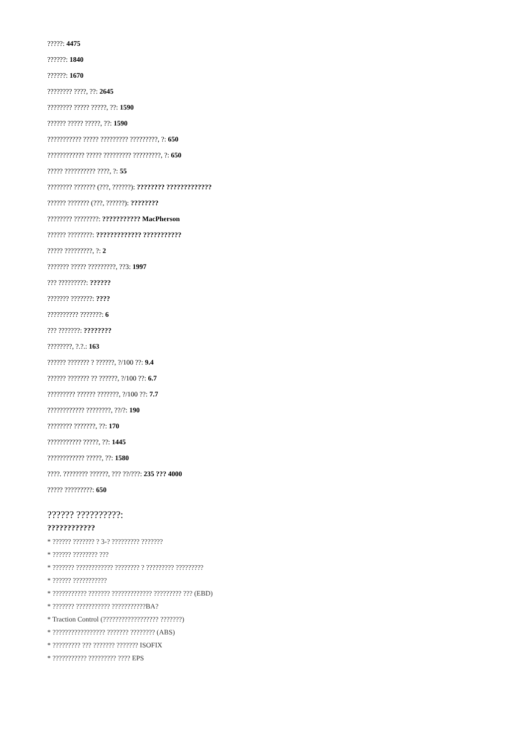?????: 4475
??????: 1840
??????: 1670
???????? ????, ??: 2645
???????? ????? ?????, ??: 1590
?????? ????? ?????, ??: 1590
??????????? ????? ????????? ?????????, ?: 650
???????????? ????? ????????? ?????????, ?: 650
????? ?????????? ????, ?: 55
???????? ??????? (???, ??????): ???????? ?????????????
?????? ??????? (???, ??????): ????????
???????? ????????: ??????????? MacPherson
?????? ????????: ????????????? ???????????
????? ?????????, ?: 2
??????? ????? ?????????, ??3: 1997
??? ?????????: ??????
??????? ???????: ????
?????????? ???????: 6
??? ???????: ????????
????????, ?.?.: 163
?????? ??????? ? ??????, ?/100 ??: 9.4
?????? ??????? ?? ??????, ?/100 ??: 6.7
????????? ?????? ???????, ?/100 ??: 7.7
???????????? ????????, ??/?: 190
???????? ???????, ??: 170
??????????? ?????, ??: 1445
???????????? ?????, ??: 1580
????. ???????? ??????, ??? ??/???: 235 ??? 4000
????? ?????????: 650
?????? ??????????:
????????????
* ?????? ??????? ? 3-? ????????? ???????
* ?????? ???????? ???
* ??????? ???????????? ???????? ? ????????? ?????????
* ?????? ???????????
* ??????????? ??????? ????????????? ????????? ??? (EBD)
* ??????? ??????????? ???????????BA?
* Traction Control (?????????????????? ???????)
* ????????????????? ??????? ???????? (ABS)
* ????????? ??? ??????? ??????? ISOFIX
* ??????????? ????????? ???? EPS